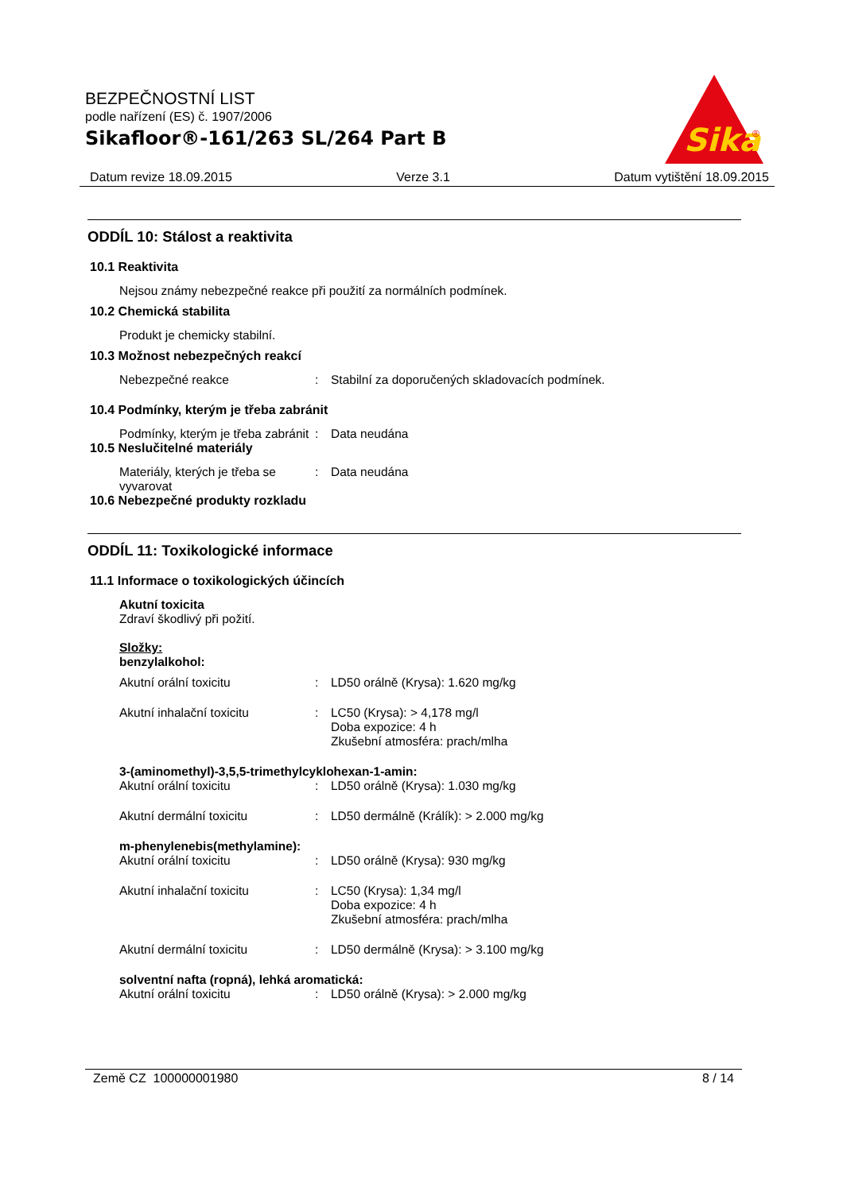BEZPEČNOSTNÍ LIST
podle nařízení (ES) č. 1907/2006
Sikafloor®-161/263 SL/264 Part B
Sika
®
Datum revize 18.09.2015 Verze 3.1 Datum vytištění 18.09.2015
ODDÍL 10: Stálost a reaktivita
10.1 Reaktivita
Nejsou známy nebezpečné reakce při použití za normálních podmínek.
10.2 Chemická stabilita
Produkt je chemicky stabilní.
10.3 Možnost nebezpečných reakcí
Nebezpečné reakce : Stabilní za doporučených skladovacích podmínek.
10.4 Podmínky, kterým je třeba zabránit
Podmínky, kterým je třeba zabránit
: Data neudána
10.5 Neslučitelné materiály
Materiály, kterých je třeba se vyvarovat
: Data neudána
10.6 Nebezpečné produkty rozkladu
ODDÍL 11: Toxikologické informace
11.1 Informace o toxikologických účincích
Akutní toxicita
Zdraví škodlivý při požití.
Složky:
benzylalkohol:
Akutní orální toxicitu : LD50 orálně (Krysa): 1.620 mg/kg
Akutní inhalační toxicitu : LC50 (Krysa): > 4,178 mg/l
Doba expozice: 4 h
Zkušební atmosféra: prach/mlha
3-(aminomethyl)-3,5,5-trimethylcyklohexan-1-amin:
Akutní orální toxicitu : LD50 orálně (Krysa): 1.030 mg/kg
Akutní dermální toxicitu : LD50 dermálně (Králík): > 2.000 mg/kg
m-phenylenebis(methylamine):
Akutní orální toxicitu : LD50 orálně (Krysa): 930 mg/kg
Akutní inhalační toxicitu : LC50 (Krysa): 1,34 mg/l
Doba expozice: 4 h
Zkušební atmosféra: prach/mlha
Akutní dermální toxicitu : LD50 dermálně (Krysa): > 3.100 mg/kg
solventní nafta (ropná), lehká aromatická:
Akutní orální toxicitu : LD50 orálně (Krysa): > 2.000 mg/kg
Země CZ 100000001980 8 / 14